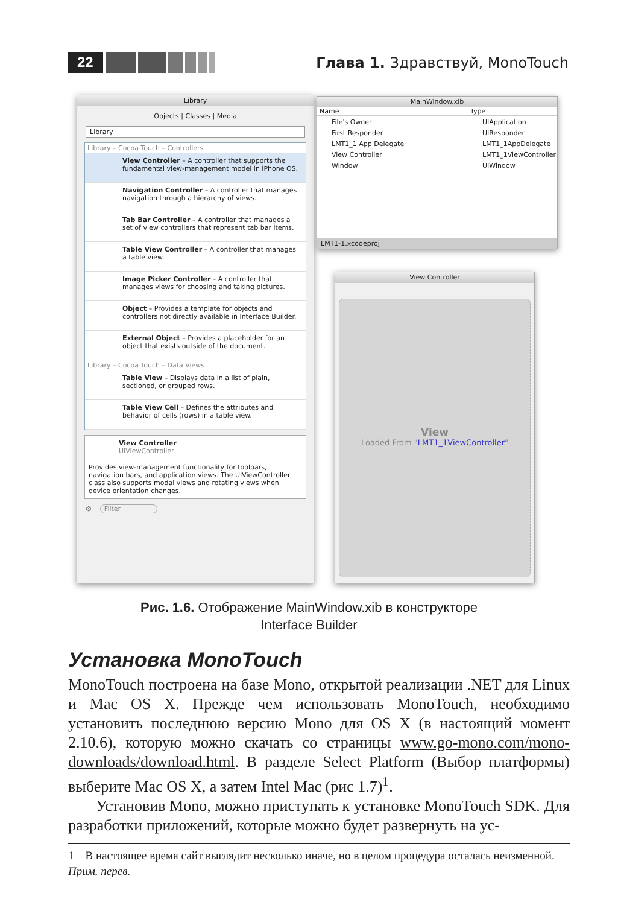22 Глава 1. Здравствуй, MonoTouch
Library
Objects | Classes | Media
Library
Library – Cocoa Touch – Controllers
View Controller – A controller that supports the fundamental view-management model in iPhone OS.
Navigation Controller – A controller that manages navigation through a hierarchy of views.
Tab Bar Controller – A controller that manages a set of view controllers that represent tab bar items.
Table View Controller – A controller that manages a table view.
Image Picker Controller – A controller that manages views for choosing and taking pictures.
Object – Provides a template for objects and controllers not directly available in Interface Builder.
External Object – Provides a placeholder for an object that exists outside of the document.
Library – Cocoa Touch – Data Views
Table View – Displays data in a list of plain, sectioned, or grouped rows.
Table View Cell – Defines the attributes and behavior of cells (rows) in a table view.
View Controller
UIViewController
Provides view-management functionality for toolbars, navigation bars, and application views. The UIViewController class also supports modal views and rotating views when device orientation changes.
⚙ Filter
MainWindow.xib
Name Type
File's Owner UIApplication First Responder UIResponder LMT1_1 App Delegate LMT1_1AppDelegate View Controller LMT1_1ViewController Window UIWindow
LMT1-1.xcodeproj
View Controller
View
Loaded From "LMT1_1ViewController"
Рис. 1.6. Отображение MainWindow.xib в конструкторе
Interface Builder
Установка MonoTouch
MonoTouch построена на базе Mono, открытой реализации .NET для Linux и Mac OS X. Прежде чем использовать MonoTouch, необходимо установить последнюю версию Mono для OS X (в настоящий момент 2.10.6), которую можно скачать со страницы www.go-mono.com/mono-downloads/download.html. В разделе Select Platform (Выбор платформы) выберите Mac OS X, а затем Intel Mac (рис 1.7)<sup>1</sup>.
Установив Mono, можно приступать к установке MonoTouch SDK. Для разработки приложений, которые можно будет развернуть на ус-
1 В настоящее время сайт выглядит несколько иначе, но в целом процедура осталась неизменной. Прим. перев.